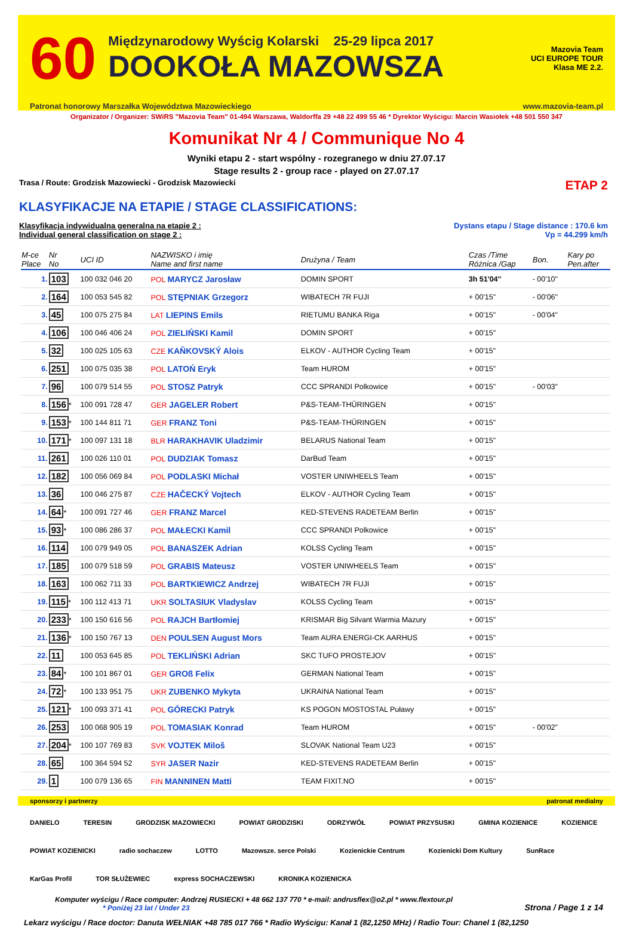60
Międzynarodowy Wyścig Kolarski 25-29 lipca 2017
DOOKOŁA MAZOWSZA
Mazovia Team
UCI EUROPE TOUR
Klasa ME 2.2.
Patronat honorowy Marszałka Województwa Mazowieckiego www.mazovia-team.pl
Organizator / Organizer: SWiRS "Mazovia Team" 01-494 Warszawa, Waldorffa 29 +48 22 499 55 46 * Dyrektor Wyścigu: Marcin Wasiołek +48 501 550 347
Komunikat Nr 4 / Communique No 4
Wyniki etapu 2 - start wspólny - rozegranego w dniu 27.07.17
Stage results 2 - group race - played on 27.07.17
Trasa / Route: Grodzisk Mazowiecki - Grodzisk Mazowiecki ETAP 2
KLASYFIKACJE NA ETAPIE / STAGE CLASSIFICATIONS:
Klasyfikacja indywidualna generalna na etapie 2 :
Individual general classification on stage 2 : Dystans etapu / Stage distance : 170.6 km
Vp = 44.299 km/h
| M-ce Place | Nr No | UCI ID | NAZWISKO i imię Name and first name | Drużyna / Team | Czas /Time Różnica /Gap | Bon. | Kary po Pen.after |
| --- | --- | --- | --- | --- | --- | --- | --- |
| 1. | 103 | 100 032 046 20 | POL MARYCZ Jarosław | DOMIN SPORT | 3h 51'04" | - 00'10" | |
| 2. | 164 | 100 053 545 82 | POL STĘPNIAK Grzegorz | WIBATECH 7R FUJI | + 00'15" | - 00'06" | |
| 3. | 45 | 100 075 275 84 | LAT LIEPINS Emils | RIETUMU BANKA Riga | + 00'15" | - 00'04" | |
| 4. | 106 | 100 046 406 24 | POL ZIELIŃSKI Kamil | DOMIN SPORT | + 00'15" | | |
| 5. | 32 | 100 025 105 63 | CZE KAŇKOVSKÝ Alois | ELKOV - AUTHOR Cycling Team | + 00'15" | | |
| 6. | 251 | 100 075 035 38 | POL LATOŃ Eryk | Team HUROM | + 00'15" | | |
| 7. | 96 | 100 079 514 55 | POL STOSZ Patryk | CCC SPRANDI Polkowice | + 00'15" | - 00'03" | |
| 8. | 156 * | 100 091 728 47 | GER JAGELER Robert | P&S-TEAM-THÜRINGEN | + 00'15" | | |
| 9. | 153 * | 100 144 811 71 | GER FRANZ Toni | P&S-TEAM-THÜRINGEN | + 00'15" | | |
| 10. | 171 * | 100 097 131 18 | BLR HARAKHAVIK Uladzimir | BELARUS National Team | + 00'15" | | |
| 11. | 261 | 100 026 110 01 | POL DUDZIAK Tomasz | DarBud Team | + 00'15" | | |
| 12. | 182 | 100 056 069 84 | POL PODLASKI Michał | VOSTER UNIWHEELS Team | + 00'15" | | |
| 13. | 36 | 100 046 275 87 | CZE HAČECKÝ Vojtech | ELKOV - AUTHOR Cycling Team | + 00'15" | | |
| 14. | 64 * | 100 091 727 46 | GER FRANZ Marcel | KED-STEVENS RADETEAM Berlin | + 00'15" | | |
| 15. | 93 * | 100 086 286 37 | POL MAŁECKI Kamil | CCC SPRANDI Polkowice | + 00'15" | | |
| 16. | 114 | 100 079 949 05 | POL BANASZEK Adrian | KOLSS Cycling Team | + 00'15" | | |
| 17. | 185 | 100 079 518 59 | POL GRABIS Mateusz | VOSTER UNIWHEELS Team | + 00'15" | | |
| 18. | 163 | 100 062 711 33 | POL BARTKIEWICZ Andrzej | WIBATECH 7R FUJI | + 00'15" | | |
| 19. | 115 * | 100 112 413 71 | UKR SOLTASIUK Vladyslav | KOLSS Cycling Team | + 00'15" | | |
| 20. | 233 * | 100 150 616 56 | POL RAJCH Bartłomiej | KRISMAR Big Silvant Warmia Mazury | + 00'15" | | |
| 21. | 136 * | 100 150 767 13 | DEN POULSEN August Mors | Team AURA ENERGI-CK AARHUS | + 00'15" | | |
| 22. | 11 | 100 053 645 85 | POL TEKLIŃSKI Adrian | SKC TUFO PROSTEJOV | + 00'15" | | |
| 23. | 84 * | 100 101 867 01 | GER GROß Felix | GERMAN National Team | + 00'15" | | |
| 24. | 72 * | 100 133 951 75 | UKR ZUBENKO Mykyta | UKRAINA National Team | + 00'15" | | |
| 25. | 121 * | 100 093 371 41 | POL GÓRECKI Patryk | KS POGON MOSTOSTAL Puławy | + 00'15" | | |
| 26. | 253 | 100 068 905 19 | POL TOMASIAK Konrad | Team HUROM | + 00'15" | - 00'02" | |
| 27. | 204 * | 100 107 769 83 | SVK VOJTEK Miloš | SLOVAK National Team U23 | + 00'15" | | |
| 28. | 65 | 100 364 594 52 | SYR JASER Nazir | KED-STEVENS RADETEAM Berlin | + 00'15" | | |
| 29. | 1 | 100 079 136 65 | FIN MANNINEN Matti | TEAM FIXIT.NO | + 00'15" | | |
sponsorzy i partnerzy patronat medialny
DANIELO TERESIN GRODZISK MAZOWIECKI POWIAT GRODZISKI ODRZYWÓŁ POWIAT PRZYSUSKI GMINA KOZIENICE KOZIENICE POWIAT KOZIENICKI radio sochaczew LOTTO Mazowsze. serce Polski Kozienickie Centrum Kozienicki Dom Kultury SunRace KarGas Profil TOR SŁUŻEWIEC express SOCHACZEWSKI KRONIKA KOZIENICKA
Komputer wyścigu / Race computer: Andrzej RUSIECKI + 48 662 137 770 * e-mail: andrusflex@o2.pl * www.flextour.pl
* Poniżej 23 lat / Under 23 Strona / Page 1 z 14
Lekarz wyścigu / Race doctor: Danuta WEŁNIAK +48 785 017 766 * Radio Wyścigu: Kanał 1 (82,1250 MHz) / Radio Tour: Chanel 1 (82,1250